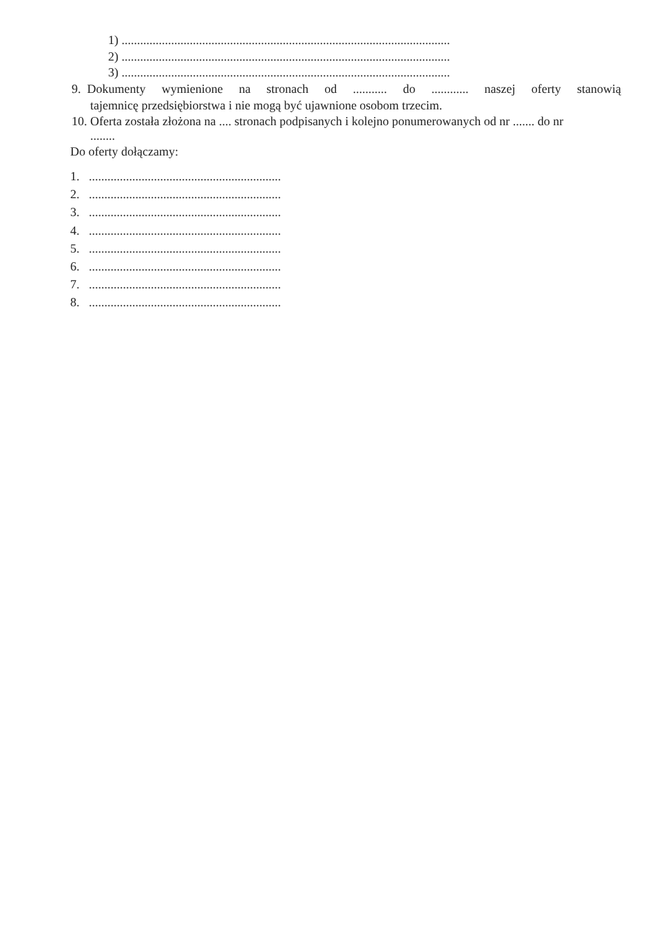1) ..........................................................................................................
2) ..........................................................................................................
3) ..........................................................................................................
9. Dokumenty wymienione na stronach od........... do............ naszej oferty stanowią
tajemnicę przedsiębiorstwa i nie mogą być ujawnione osobom trzecim.
10. Oferta została złożona na .... stronach podpisanych i kolejno ponumerowanych od nr ....... do nr
........
Do oferty dołączamy:
1. ..............................................................
2. ..............................................................
3. ..............................................................
4. ..............................................................
5. ..............................................................
6. ..............................................................
7. ..............................................................
8. ..............................................................